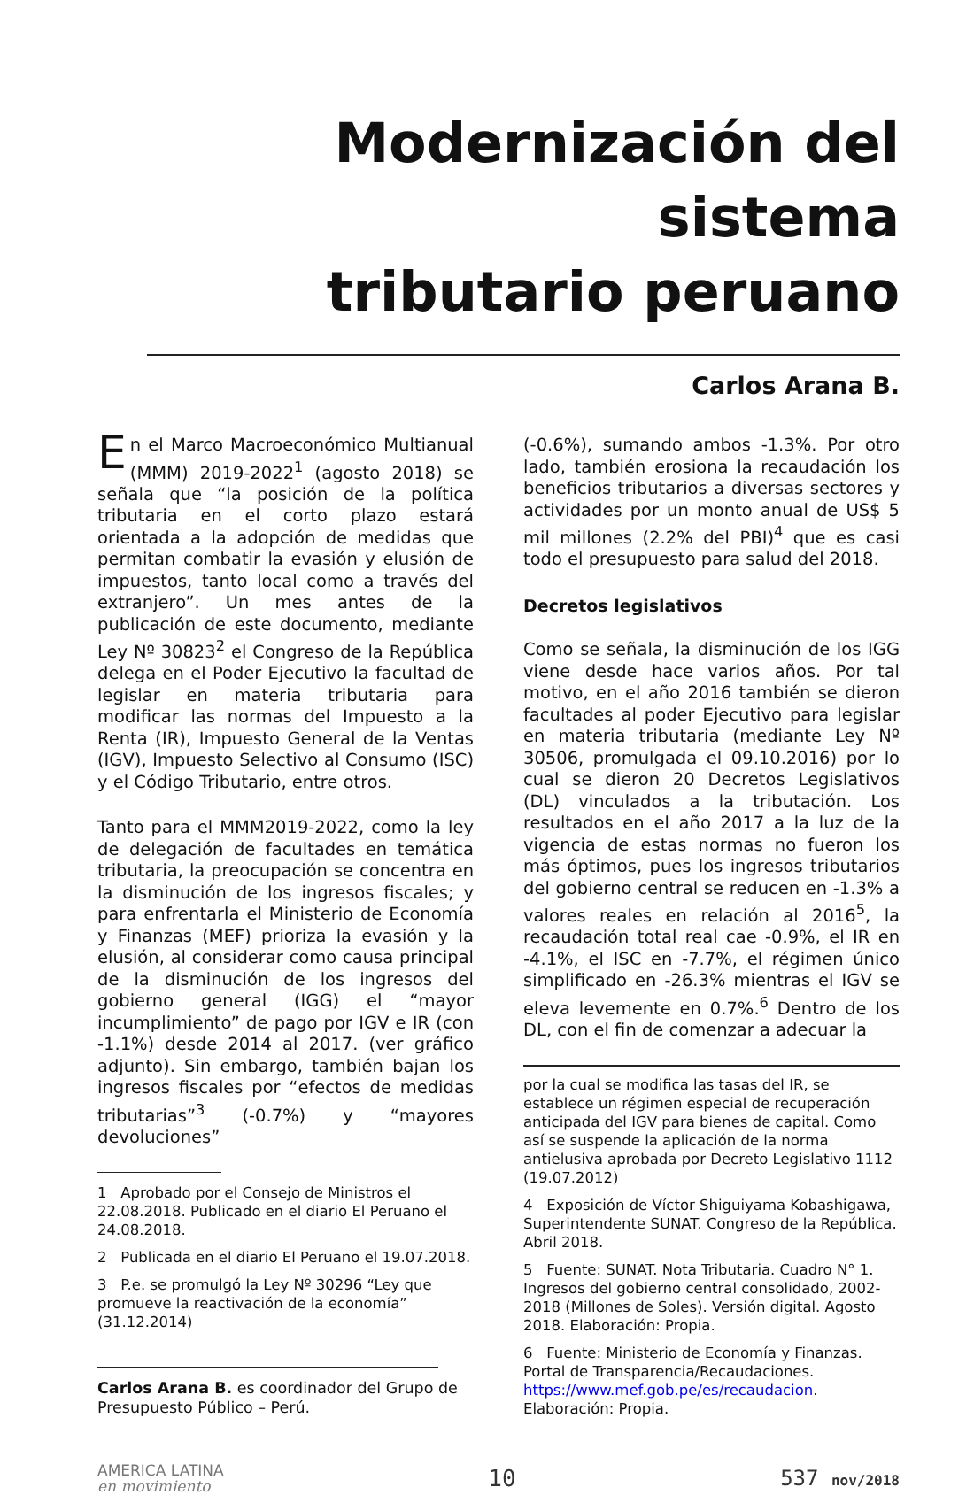Modernización del sistema
tributario peruano
Carlos Arana B.
En el Marco Macroeconómico Multianual (MMM) 2019-2022<sup>1</sup> (agosto 2018) se señala que “la posición de la política tributaria en el corto plazo estará orientada a la adopción de medidas que permitan combatir la evasión y elusión de impuestos, tanto local como a través del extranjero”. Un mes antes de la publicación de este documento, mediante Ley Nº 30823<sup>2</sup> el Congreso de la República delega en el Poder Ejecutivo la facultad de legislar en materia tributaria para modificar las normas del Impuesto a la Renta (IR), Impuesto General de la Ventas (IGV), Impuesto Selectivo al Consumo (ISC) y el Código Tributario, entre otros.
Tanto para el MMM2019-2022, como la ley de delegación de facultades en temática tributaria, la preocupación se concentra en la disminución de los ingresos fiscales; y para enfrentarla el Ministerio de Economía y Finanzas (MEF) prioriza la evasión y la elusión, al considerar como causa principal de la disminución de los ingresos del gobierno general (IGG) el “mayor incumplimiento” de pago por IGV e IR (con -1.1%) desde 2014 al 2017. (ver gráfico adjunto). Sin embargo, también bajan los ingresos fiscales por “efectos de medidas tributarias”<sup>3</sup> (-0.7%) y “mayores devoluciones”
1 Aprobado por el Consejo de Ministros el 22.08.2018. Publicado en el diario El Peruano el 24.08.2018.
2 Publicada en el diario El Peruano el 19.07.2018.
3 P.e. se promulgó la Ley Nº 30296 “Ley que promueve la reactivación de la economía” (31.12.2014)
Carlos Arana B. es coordinador del Grupo de Presupuesto Público – Perú.
(-0.6%), sumando ambos -1.3%. Por otro lado, también erosiona la recaudación los beneficios tributarios a diversas sectores y actividades por un monto anual de US$ 5 mil millones (2.2% del PBI)<sup>4</sup> que es casi todo el presupuesto para salud del 2018.
Decretos legislativos
Como se señala, la disminución de los IGG viene desde hace varios años. Por tal motivo, en el año 2016 también se dieron facultades al poder Ejecutivo para legislar en materia tributaria (mediante Ley Nº 30506, promulgada el 09.10.2016) por lo cual se dieron 20 Decretos Legislativos (DL) vinculados a la tributación. Los resultados en el año 2017 a la luz de la vigencia de estas normas no fueron los más óptimos, pues los ingresos tributarios del gobierno central se reducen en -1.3% a valores reales en relación al 2016<sup>5</sup>, la recaudación total real cae -0.9%, el IR en -4.1%, el ISC en -7.7%, el régimen único simplificado en -26.3% mientras el IGV se eleva levemente en 0.7%.<sup>6</sup> Dentro de los DL, con el fin de comenzar a adecuar la
por la cual se modifica las tasas del IR, se establece un régimen especial de recuperación anticipada del IGV para bienes de capital. Como así se suspende la aplicación de la norma antielusiva aprobada por Decreto Legislativo 1112 (19.07.2012)
4 Exposición de Víctor Shiguiyama Kobashigawa, Superintendente SUNAT. Congreso de la República. Abril 2018.
5 Fuente: SUNAT. Nota Tributaria. Cuadro N° 1. Ingresos del gobierno central consolidado, 2002-2018 (Millones de Soles). Versión digital. Agosto 2018. Elaboración: Propia.
6 Fuente: Ministerio de Economía y Finanzas. Portal de Transparencia/Recaudaciones. https://www.mef.gob.pe/es/recaudacion. Elaboración: Propia.
AMERICA LATINA
en movimiento
10 537 nov/2018